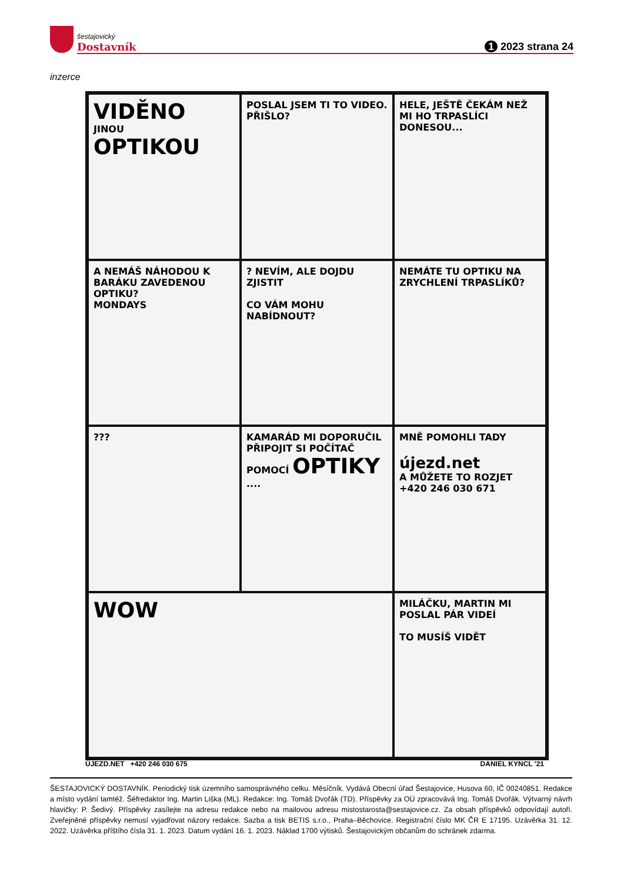šestajovický
Dostavník
1 2023 strana 24
inzerce
VIDĚNO
JINOU
OPTIKOU
POSLAL JSEM TI TO VIDEO. PŘIŠLO?
HELE, JEŠTĚ ČEKÁM NEŽ MI HO TRPASLÍCI DONESOU...
A NEMÁŠ NÁHODOU K BARÁKU ZAVEDENOU OPTIKU?
MONDAYS
? NEVÍM, ALE DOJDU ZJISTIT
CO VÁM MOHU NABÍDNOUT?
NEMÁTE TU OPTIKU NA ZRYCHLENÍ TRPASLÍKŮ?
???
KAMARÁD MI DOPORUČIL PŘIPOJIT SI POČÍTAČ POMOCÍ OPTIKY ....
MNĚ POMOHLI TADY
újezd.net
A MŮŽETE TO ROZJET
+420 246 030 671
WOW
MILÁČKU, MARTIN MI POSLAL PÁR VIDEÍ
TO MUSÍŠ VIDĚT
ÚJEZD.NET +420 246 030 675 DANIEL KYNCL '21
ŠESTAJOVICKÝ DOSTAVNÍK. Periodický tisk územního samosprávného celku. Měsíčník. Vydává Obecní úřad Šestajovice, Husova 60, IČ 00240851. Redakce a místo vydání tamtéž. Šéfredaktor Ing. Martin Liška (ML). Redakce: Ing. Tomáš Dvořák (TD). Příspěvky za OÚ zpracovává Ing. Tomáš Dvořák. Výtvarný návrh hlavičky: P. Šedivý. Příspěvky zasílejte na adresu redakce nebo na mailovou adresu mistostarosta@sestajovice.cz. Za obsah příspěvků odpovídají autoři. Zveřejněné příspěvky nemusí vyjadřovat názory redakce. Sazba a tisk BETIS s.r.o., Praha–Běchovice. Registrační číslo MK ČR E 17195. Uzávěrka 31. 12. 2022. Uzávěrka příštího čísla 31. 1. 2023. Datum vydání 16. 1. 2023. Náklad 1700 výtisků. Šestajovickým občanům do schránek zdarma.